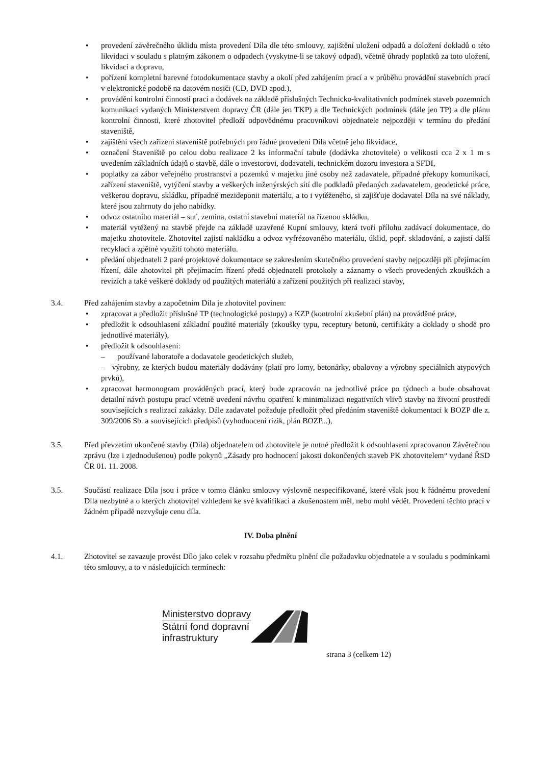• provedení závěrečného úklidu místa provedení Díla dle této smlouvy, zajištění uložení odpadů a doložení dokladů o této likvidaci v souladu s platným zákonem o odpadech (vyskytne-li se takový odpad), včetně úhrady poplatků za toto uložení, likvidaci a dopravu,
• pořízení kompletní barevné fotodokumentace stavby a okolí před zahájením prací a v průběhu provádění stavebních prací v elektronické podobě na datovém nosiči (CD, DVD apod.),
• provádění kontrolní činnosti prací a dodávek na základě příslušných Technicko-kvalitativních podmínek staveb pozemních komunikací vydaných Ministerstvem dopravy ČR (dále jen TKP) a dle Technických podmínek (dále jen TP) a dle plánu kontrolní činnosti, které zhotovitel předloží odpovědnému pracovníkovi objednatele nejpozději v termínu do předání staveniště,
• zajištění všech zařízení staveniště potřebných pro řádné provedení Díla včetně jeho likvidace,
• označení Staveniště po celou dobu realizace 2 ks informační tabule (dodávka zhotovitele) o velikosti cca 2 x 1 m s uvedením základních údajů o stavbě, dále o investorovi, dodavateli, technickém dozoru investora a SFDI,
• poplatky za zábor veřejného prostranství a pozemků v majetku jiné osoby než zadavatele, případné překopy komunikací, zařízení staveniště, vytýčení stavby a veškerých inženýrských sítí dle podkladů předaných zadavatelem, geodetické práce, veškerou dopravu, skládku, případně mezideponii materiálu, a to i vytěženého, si zajišťuje dodavatel Díla na své náklady, které jsou zahrnuty do jeho nabídky.
• odvoz ostatního materiál – suť, zemina, ostatní stavební materiál na řízenou skládku,
• materiál vytěžený na stavbě přejde na základě uzavřené Kupní smlouvy, která tvoří přílohu zadávací dokumentace, do majetku zhotovitele. Zhotovitel zajistí nakládku a odvoz vyfrézovaného materiálu, úklid, popř. skladování, a zajistí další recyklaci a zpětné využití tohoto materiálu.
• předání objednateli 2 paré projektové dokumentace se zakreslením skutečného provedení stavby nejpozději při přejímacím řízení, dále zhotovitel při přejímacím řízení předá objednateli protokoly a záznamy o všech provedených zkouškách a revizích a také veškeré doklady od použitých materiálů a zařízení použitých při realizaci stavby,
3.4. Před zahájením stavby a započetním Díla je zhotovitel povinen:
• zpracovat a předložit příslušné TP (technologické postupy) a KZP (kontrolní zkušební plán) na prováděné práce,
• předložit k odsouhlasení základní použité materiály (zkoušky typu, receptury betonů, certifikáty a doklady o shodě pro jednotlivé materiály),
• předložit k odsouhlasení:
– používané laboratoře a dodavatele geodetických služeb,
– výrobny, ze kterých budou materiály dodávány (platí pro lomy, betonárky, obalovny a výrobny speciálních atypových prvků),
• zpracovat harmonogram prováděných prací, který bude zpracován na jednotlivé práce po týdnech a bude obsahovat detailní návrh postupu prací včetně uvedení návrhu opatření k minimalizaci negativních vlivů stavby na životní prostředí souvisejících s realizací zakázky. Dále zadavatel požaduje předložit před předáním staveniště dokumentaci k BOZP dle z. 309/2006 Sb. a souvisejících předpisů (vyhodnocení rizik, plán BOZP...),
3.5. Před převzetím ukončené stavby (Díla) objednatelem od zhotovitele je nutné předložit k odsouhlasení zpracovanou Závěrečnou zprávu (lze i zjednodušenou) podle pokynů „Zásady pro hodnocení jakosti dokončených staveb PK zhotovitelem“ vydané ŘSD ČR 01. 11. 2008.
3.5. Součástí realizace Díla jsou i práce v tomto článku smlouvy výslovně nespecifikované, které však jsou k řádnému provedení Díla nezbytné a o kterých zhotovitel vzhledem ke své kvalifikaci a zkušenostem měl, nebo mohl vědět. Provedení těchto prací v žádném případě nezvyšuje cenu díla.
IV. Doba plnění
4.1. Zhotovitel se zavazuje provést Dílo jako celek v rozsahu předmětu plnění dle požadavku objednatele a v souladu s podmínkami této smlouvy, a to v následujících termínech:
Ministerstvo dopravy
Státní fond dopravní
infrastruktury
strana 3 (celkem 12)